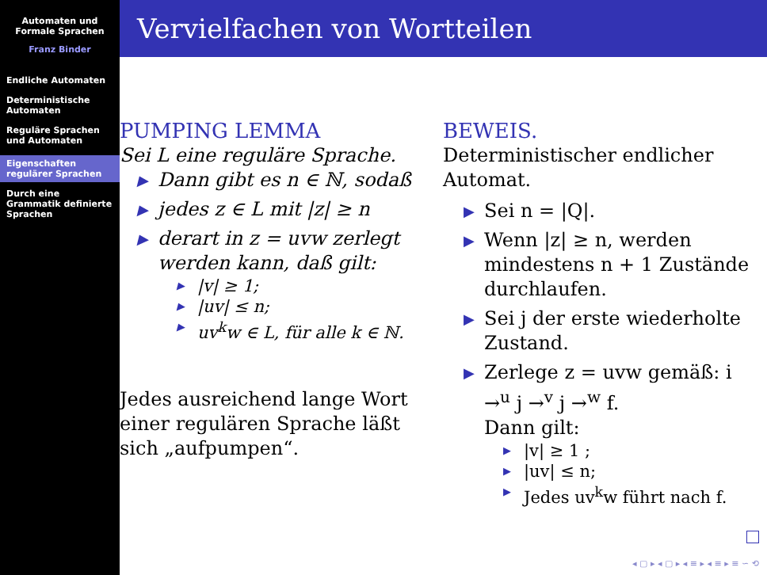Automaten und
Formale Sprachen
Franz Binder
Endliche Automaten
Deterministische Automaten
Reguläre Sprachen und Automaten
Eigenschaften regulärer Sprachen
Durch eine Grammatik definierte Sprachen
Vervielfachen von Wortteilen
PUMPING LEMMA
Sei L eine reguläre Sprache.
▶ Dann gibt es n ∈ ℕ, sodaß
▶ jedes z ∈ L mit |z| ≥ n
▶ derart in z = uvw zerlegt werden kann, daß gilt:
▶ |v| ≥ 1;
▶ |uv| ≤ n;
▶ uv<sup>k</sup>w ∈ L, für alle k ∈ ℕ.
Jedes ausreichend lange Wort einer regulären Sprache läßt sich „aufpumpen“.
BEWEIS.
Deterministischer endlicher Automat.
▶ Sei n = |Q|.
▶ Wenn |z| ≥ n, werden mindestens n + 1 Zustände durchlaufen.
▶ Sei j der erste wiederholte Zustand.
▶ Zerlege z = uvw gemäß: i →<sup>u</sup> j →<sup>v</sup> j →<sup>w</sup> f.
Dann gilt:
▶ |v| ≥ 1 ;
▶ |uv| ≤ n;
▶ Jedes uv<sup>k</sup>w führt nach f.
◂ ▢ ▸ ◂ ▢ ▸ ◂ ≡ ▸ ◂ ≡ ▸ ≡ ∽ ⟲